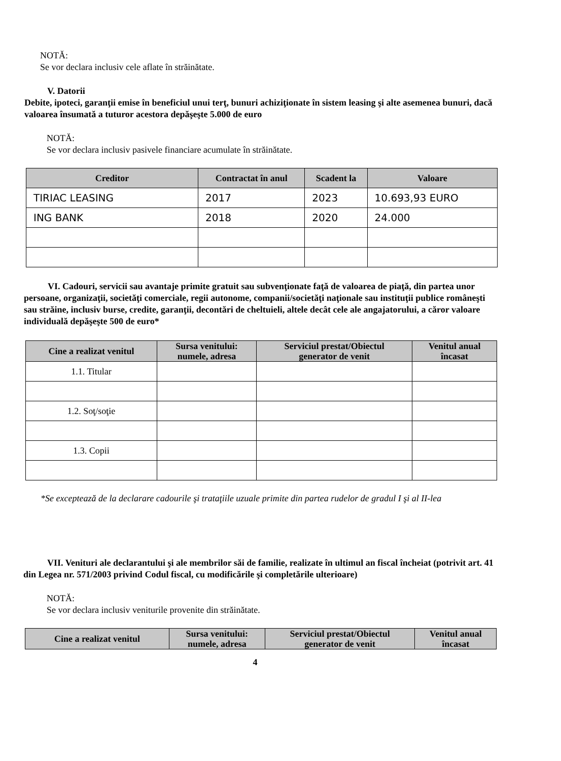NOTĂ:
Se vor declara inclusiv cele aflate în străinătate.
V. Datorii
Debite, ipoteci, garanţii emise în beneficiul unui terţ, bunuri achiziţionate în sistem leasing şi alte asemenea bunuri, dacă valoarea însumată a tuturor acestora depăşeşte 5.000 de euro
NOTĂ:
Se vor declara inclusiv pasivele financiare acumulate în străinătate.
| Creditor | Contractat în anul | Scadent la | Valoare |
| --- | --- | --- | --- |
| TIRIAC LEASING | 2017 | 2023 | 10.693,93 EURO |
| ING BANK | 2018 | 2020 | 24.000 |
VI. Cadouri, servicii sau avantaje primite gratuit sau subvenţionate faţă de valoarea de piaţă, din partea unor persoane, organizaţii, societăţi comerciale, regii autonome, companii/societăţi naţionale sau instituţii publice româneşti sau străine, inclusiv burse, credite, garanţii, decontări de cheltuieli, altele decât cele ale angajatorului, a căror valoare individuală depăşeşte 500 de euro*
| Cine a realizat venitul | Sursa venitului: numele, adresa | Serviciul prestat/Obiectul generator de venit | Venitul anual încasat |
| --- | --- | --- | --- |
| 1.1. Titular | | | |
| 1.2. Soţ/soţie | | | |
| 1.3. Copii | | | |
*Se exceptează de la declarare cadourile şi trataţiile uzuale primite din partea rudelor de gradul I şi al II-lea
VII. Venituri ale declarantului şi ale membrilor săi de familie, realizate în ultimul an fiscal încheiat (potrivit art. 41 din Legea nr. 571/2003 privind Codul fiscal, cu modificările şi completările ulterioare)
NOTĂ:
Se vor declara inclusiv veniturile provenite din străinătate.
| Cine a realizat venitul | Sursa venitului: numele, adresa | Serviciul prestat/Obiectul generator de venit | Venitul anual încasat |
| --- | --- | --- | --- |
4